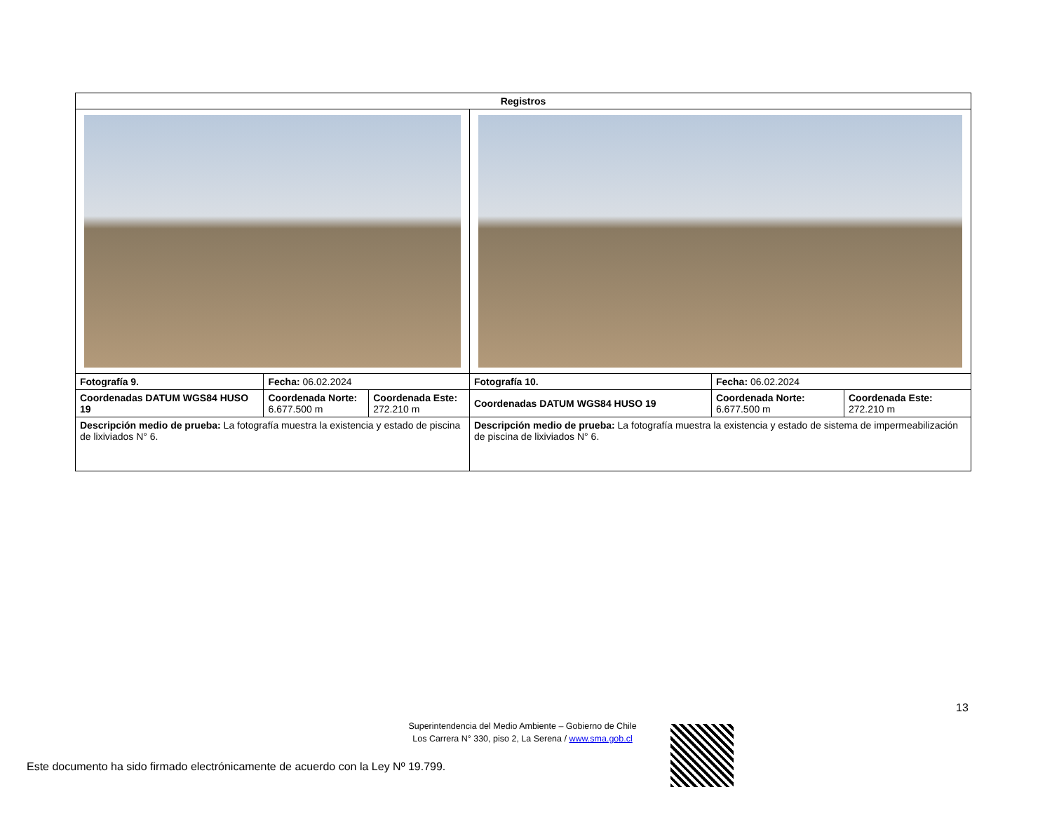| Registros | | | | | |
| --- | --- | --- | --- | --- | --- |
| Fotografía 9. | Fecha: 06.02.2024 | | Fotografía 10. | Fecha: 06.02.2024 | |
| Coordenadas DATUM WGS84 HUSO 19 | Coordenada Norte: 6.677.500 m | Coordenada Este: 272.210 m | Coordenadas DATUM WGS84 HUSO 19 | Coordenada Norte: 6.677.500 m | Coordenada Este: 272.210 m |
| Descripción medio de prueba: La fotografía muestra la existencia y estado de piscina de lixiviados N° 6. | | | Descripción medio de prueba: La fotografía muestra la existencia y estado de sistema de impermeabilización de piscina de lixiviados N° 6. | | |
13
Superintendencia del Medio Ambiente – Gobierno de Chile
Los Carrera N° 330, piso 2, La Serena / www.sma.gob.cl
Este documento ha sido firmado electrónicamente de acuerdo con la Ley Nº 19.799.